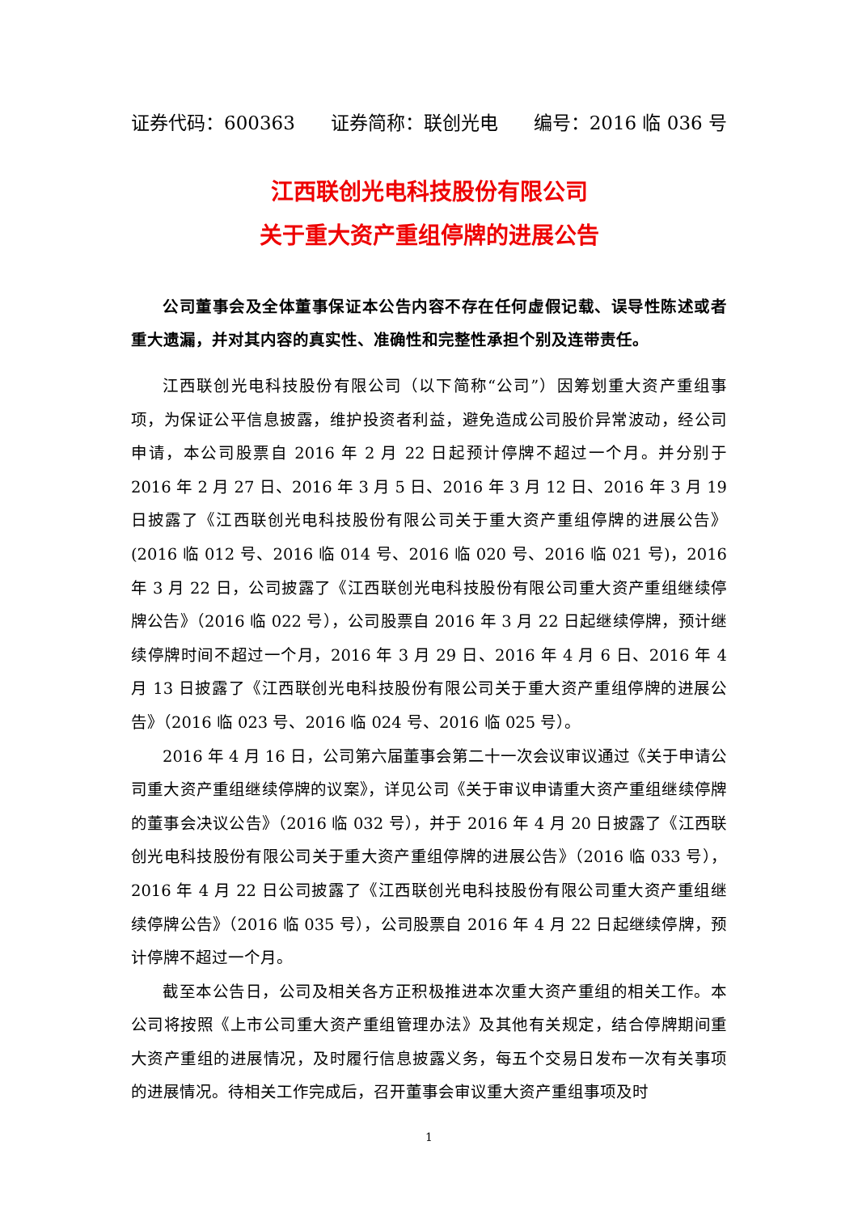证券代码：600363 证券简称：联创光电 编号：2016 临 036 号
江西联创光电科技股份有限公司
关于重大资产重组停牌的进展公告
公司董事会及全体董事保证本公告内容不存在任何虚假记载、误导性陈述或者重大遗漏，并对其内容的真实性、准确性和完整性承担个别及连带责任。
江西联创光电科技股份有限公司（以下简称“公司”）因筹划重大资产重组事项，为保证公平信息披露，维护投资者利益，避免造成公司股价异常波动，经公司申请，本公司股票自 2016 年 2 月 22 日起预计停牌不超过一个月。并分别于 2016 年 2 月 27 日、2016 年 3 月 5 日、2016 年 3 月 12 日、2016 年 3 月 19 日披露了《江西联创光电科技股份有限公司关于重大资产重组停牌的进展公告》(2016 临 012 号、2016 临 014 号、2016 临 020 号、2016 临 021 号)，2016 年 3 月 22 日，公司披露了《江西联创光电科技股份有限公司重大资产重组继续停牌公告》（2016 临 022 号），公司股票自 2016 年 3 月 22 日起继续停牌，预计继续停牌时间不超过一个月，2016 年 3 月 29 日、2016 年 4 月 6 日、2016 年 4 月 13 日披露了《江西联创光电科技股份有限公司关于重大资产重组停牌的进展公告》（2016 临 023 号、2016 临 024 号、2016 临 025 号）。
2016 年 4 月 16 日，公司第六届董事会第二十一次会议审议通过《关于申请公司重大资产重组继续停牌的议案》，详见公司《关于审议申请重大资产重组继续停牌的董事会决议公告》（2016 临 032 号），并于 2016 年 4 月 20 日披露了《江西联创光电科技股份有限公司关于重大资产重组停牌的进展公告》（2016 临 033 号），2016 年 4 月 22 日公司披露了《江西联创光电科技股份有限公司重大资产重组继续停牌公告》（2016 临 035 号），公司股票自 2016 年 4 月 22 日起继续停牌，预计停牌不超过一个月。
截至本公告日，公司及相关各方正积极推进本次重大资产重组的相关工作。本公司将按照《上市公司重大资产重组管理办法》及其他有关规定，结合停牌期间重大资产重组的进展情况，及时履行信息披露义务，每五个交易日发布一次有关事项的进展情况。待相关工作完成后，召开董事会审议重大资产重组事项及时
1